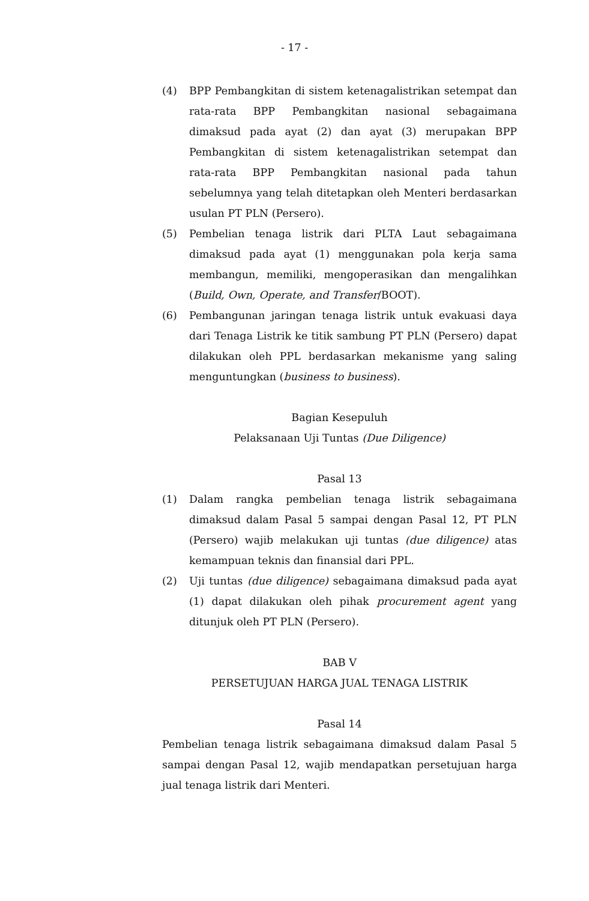- 17 -
(4) BPP Pembangkitan di sistem ketenagalistrikan setempat dan rata-rata BPP Pembangkitan nasional sebagaimana dimaksud pada ayat (2) dan ayat (3) merupakan BPP Pembangkitan di sistem ketenagalistrikan setempat dan rata-rata BPP Pembangkitan nasional pada tahun sebelumnya yang telah ditetapkan oleh Menteri berdasarkan usulan PT PLN (Persero).
(5) Pembelian tenaga listrik dari PLTA Laut sebagaimana dimaksud pada ayat (1) menggunakan pola kerja sama membangun, memiliki, mengoperasikan dan mengalihkan (Build, Own, Operate, and Transfer/BOOT).
(6) Pembangunan jaringan tenaga listrik untuk evakuasi daya dari Tenaga Listrik ke titik sambung PT PLN (Persero) dapat dilakukan oleh PPL berdasarkan mekanisme yang saling menguntungkan (business to business).
Bagian Kesepuluh
Pelaksanaan Uji Tuntas (Due Diligence)
Pasal 13
(1) Dalam rangka pembelian tenaga listrik sebagaimana dimaksud dalam Pasal 5 sampai dengan Pasal 12, PT PLN (Persero) wajib melakukan uji tuntas (due diligence) atas kemampuan teknis dan finansial dari PPL.
(2) Uji tuntas (due diligence) sebagaimana dimaksud pada ayat (1) dapat dilakukan oleh pihak procurement agent yang ditunjuk oleh PT PLN (Persero).
BAB V
PERSETUJUAN HARGA JUAL TENAGA LISTRIK
Pasal 14
Pembelian tenaga listrik sebagaimana dimaksud dalam Pasal 5 sampai dengan Pasal 12, wajib mendapatkan persetujuan harga jual tenaga listrik dari Menteri.